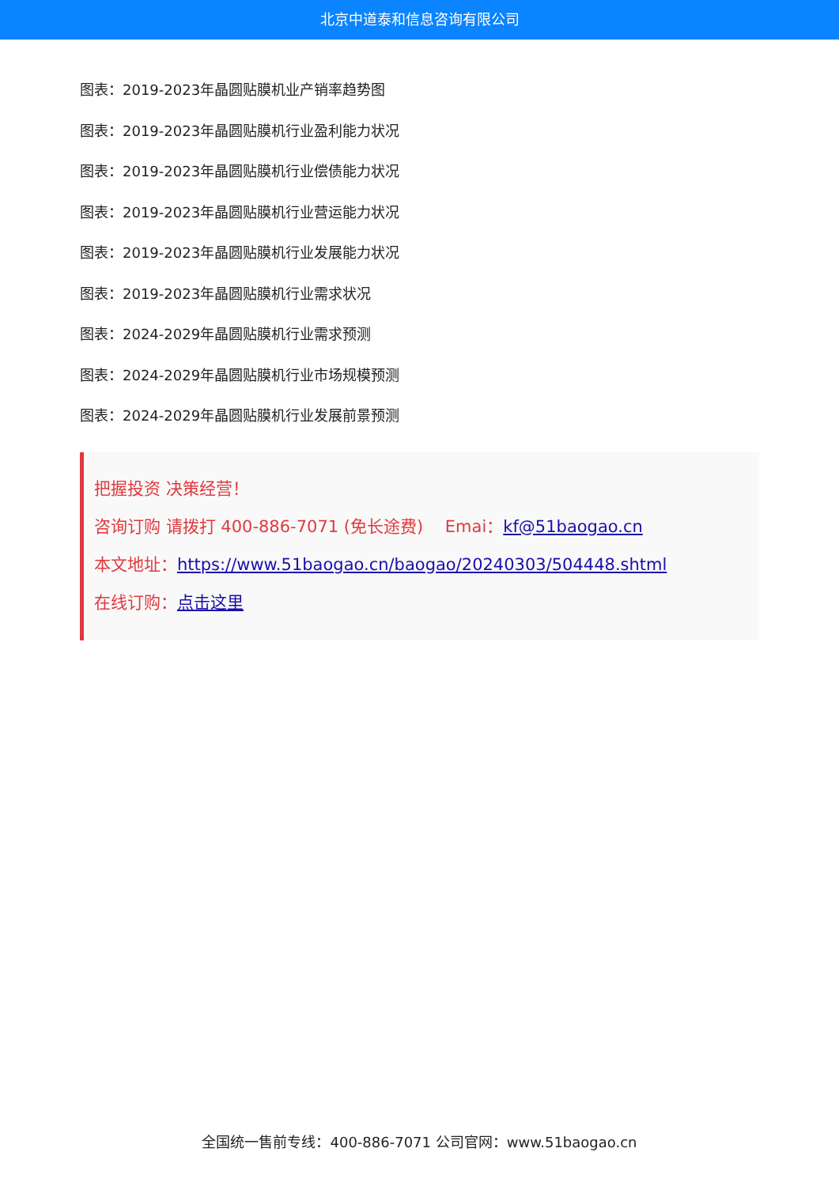北京中道泰和信息咨询有限公司
图表：2019-2023年晶圆贴膜机业产销率趋势图
图表：2019-2023年晶圆贴膜机行业盈利能力状况
图表：2019-2023年晶圆贴膜机行业偿债能力状况
图表：2019-2023年晶圆贴膜机行业营运能力状况
图表：2019-2023年晶圆贴膜机行业发展能力状况
图表：2019-2023年晶圆贴膜机行业需求状况
图表：2024-2029年晶圆贴膜机行业需求预测
图表：2024-2029年晶圆贴膜机行业市场规模预测
图表：2024-2029年晶圆贴膜机行业发展前景预测
把握投资 决策经营！
咨询订购 请拨打 400-886-7071 (免长途费)　 Emai：kf@51baogao.cn
本文地址：https://www.51baogao.cn/baogao/20240303/504448.shtml
在线订购：点击这里
全国统一售前专线：400-886-7071 公司官网：www.51baogao.cn